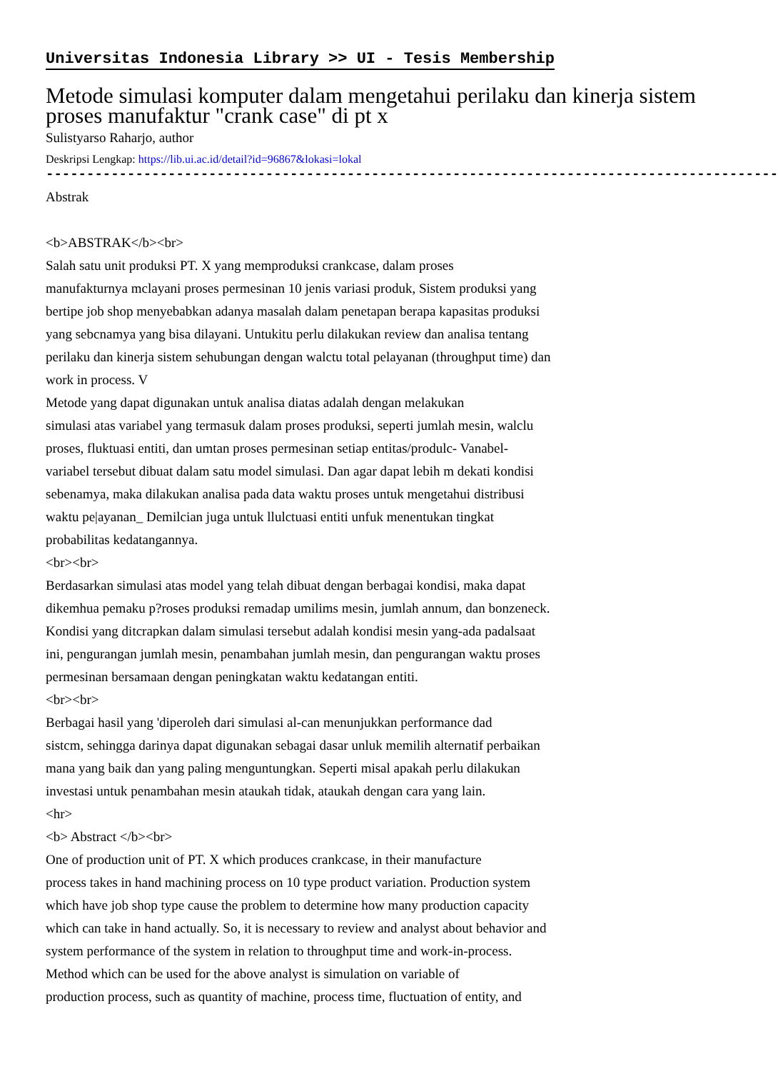Universitas Indonesia Library >> UI - Tesis Membership
Metode simulasi komputer dalam mengetahui perilaku dan kinerja sistem proses manufaktur "crank case" di pt x
Sulistyarso Raharjo, author
Deskripsi Lengkap: https://lib.ui.ac.id/detail?id=96867&lokasi=lokal
------------------------------------------------------------------------------------------
Abstrak
<b>ABSTRAK</b><br>
Salah satu unit produksi PT. X yang memproduksi crankcase, dalam proses
manufakturnya mclayani proses permesinan 10 jenis variasi produk, Sistem produksi yang
bertipe job shop menyebabkan adanya masalah dalam penetapan berapa kapasitas produksi
yang sebcnamya yang bisa dilayani. Untukitu perlu dilakukan review dan analisa tentang
perilaku dan kinerja sistem sehubungan dengan walctu total pelayanan (throughput time) dan
work in process. V
Metode yang dapat digunakan untuk analisa diatas adalah dengan melakukan
simulasi atas variabel yang termasuk dalam proses produksi, seperti jumlah mesin, walclu
proses, fluktuasi entiti, dan umtan proses permesinan setiap entitas/produlc- Vanabel-
variabel tersebut dibuat dalam satu model simulasi. Dan agar dapat lebih m dekati kondisi
sebenamya, maka dilakukan analisa pada data waktu proses untuk mengetahui distribusi
waktu pe|ayanan_ Demilcian juga untuk llulctuasi entiti unfuk menentukan tingkat
probabilitas kedatangannya.
<br><br>
Berdasarkan simulasi atas model yang telah dibuat dengan berbagai kondisi, maka dapat
dikemhua pemaku p?roses produksi remadap umilims mesin, jumlah annum, dan bonzeneck.
Kondisi yang ditcrapkan dalam simulasi tersebut adalah kondisi mesin yang-ada padalsaat
ini, pengurangan jumlah mesin, penambahan jumlah mesin, dan pengurangan waktu proses
permesinan bersamaan dengan peningkatan waktu kedatangan entiti.
<br><br>
Berbagai hasil yang 'diperoleh dari simulasi al-can menunjukkan performance dad
sistcm, sehingga darinya dapat digunakan sebagai dasar unluk memilih alternatif perbaikan
mana yang baik dan yang paling menguntungkan. Seperti misal apakah perlu dilakukan
investasi untuk penambahan mesin ataukah tidak, ataukah dengan cara yang lain.
<hr>
<b> Abstract </b><br>
One of production unit of PT. X which produces crankcase, in their manufacture
process takes in hand machining process on 10 type product variation. Production system
which have job shop type cause the problem to determine how many production capacity
which can take in hand actually. So, it is necessary to review and analyst about behavior and
system performance of the system in relation to throughput time and work-in-process.
Method which can be used for the above analyst is simulation on variable of
production process, such as quantity of machine, process time, fluctuation of entity, and